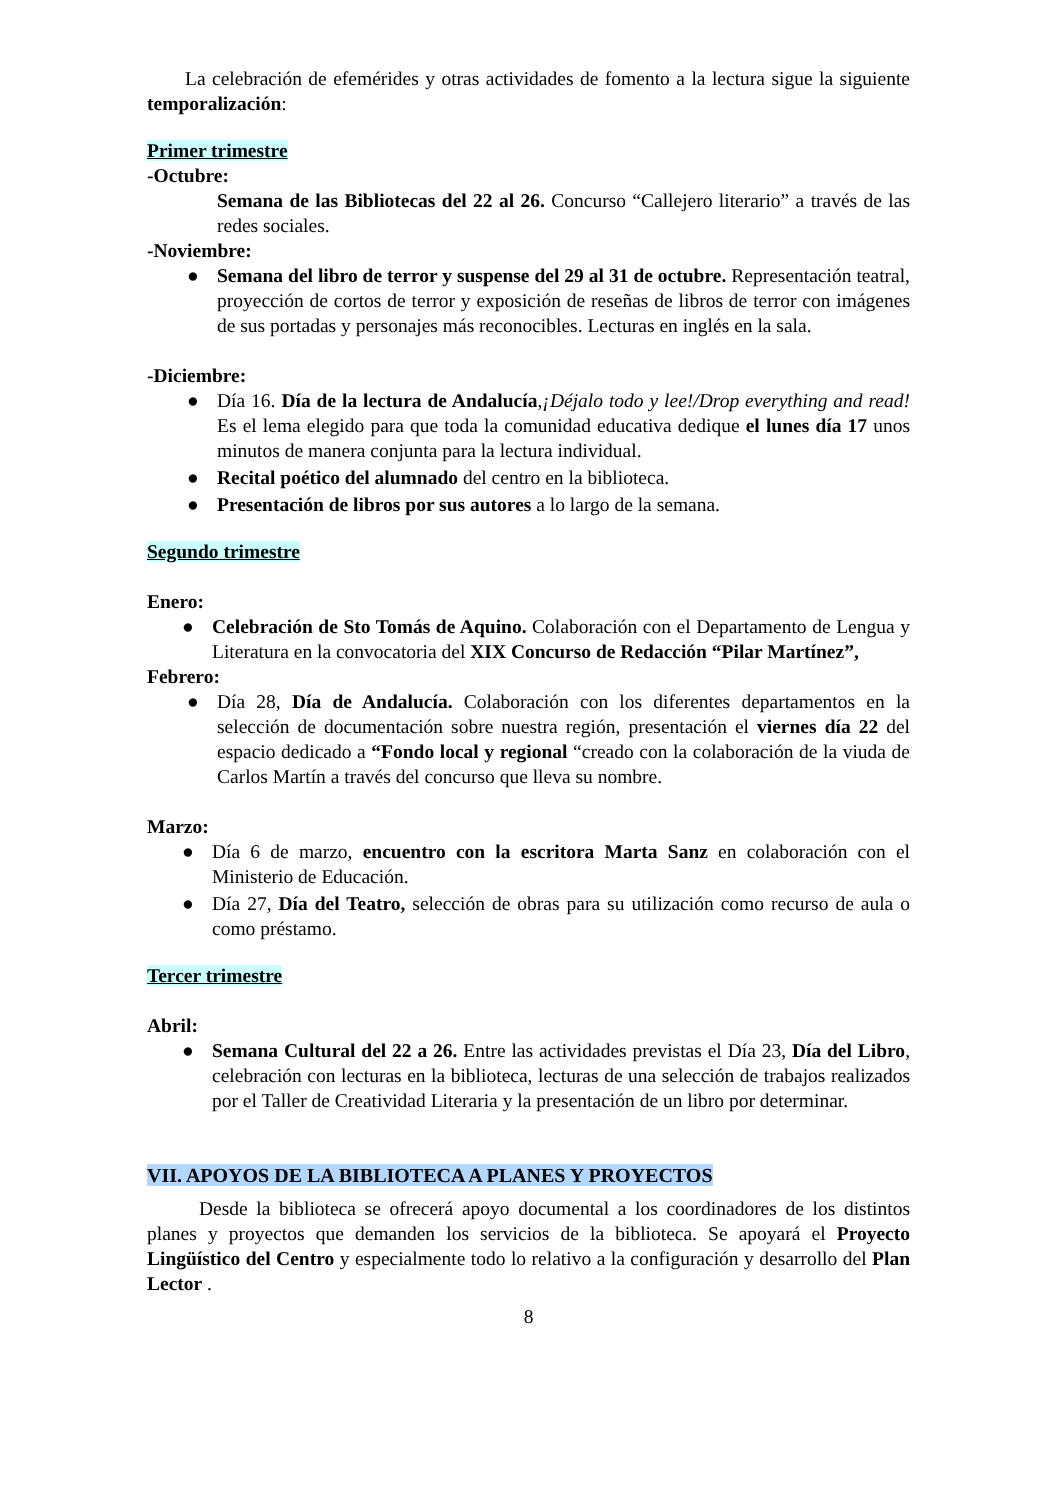La celebración de efemérides y otras actividades de fomento a la lectura sigue la siguiente temporalización:
Primer trimestre
-Octubre:
Semana de las Bibliotecas del 22 al 26. Concurso “Callejero literario” a través de las redes sociales.
-Noviembre:
● Semana del libro de terror y suspense del 29 al 31 de octubre. Representación teatral, proyección de cortos de terror y exposición de reseñas de libros de terror con imágenes de sus portadas y personajes más reconocibles. Lecturas en inglés en la sala.
-Diciembre:
● Día 16. Día de la lectura de Andalucía,¡Déjalo todo y lee!/Drop everything and read! Es el lema elegido para que toda la comunidad educativa dedique el lunes día 17 unos minutos de manera conjunta para la lectura individual.
● Recital poético del alumnado del centro en la biblioteca.
● Presentación de libros por sus autores a lo largo de la semana.
Segundo trimestre
Enero:
● Celebración de Sto Tomás de Aquino. Colaboración con el Departamento de Lengua y Literatura en la convocatoria del XIX Concurso de Redacción “Pilar Martínez”,
Febrero:
● Día 28, Día de Andalucía. Colaboración con los diferentes departamentos en la selección de documentación sobre nuestra región, presentación el viernes día 22 del espacio dedicado a “Fondo local y regional “creado con la colaboración de la viuda de Carlos Martín a través del concurso que lleva su nombre.
Marzo:
● Día 6 de marzo, encuentro con la escritora Marta Sanz en colaboración con el Ministerio de Educación.
● Día 27, Día del Teatro, selección de obras para su utilización como recurso de aula o como préstamo.
Tercer trimestre
Abril:
● Semana Cultural del 22 a 26. Entre las actividades previstas el Día 23, Día del Libro, celebración con lecturas en la biblioteca, lecturas de una selección de trabajos realizados por el Taller de Creatividad Literaria y la presentación de un libro por determinar.
VII. APOYOS DE LA BIBLIOTECA A PLANES Y PROYECTOS
Desde la biblioteca se ofrecerá apoyo documental a los coordinadores de los distintos planes y proyectos que demanden los servicios de la biblioteca. Se apoyará el Proyecto Lingüístico del Centro y especialmente todo lo relativo a la configuración y desarrollo del Plan Lector .
8